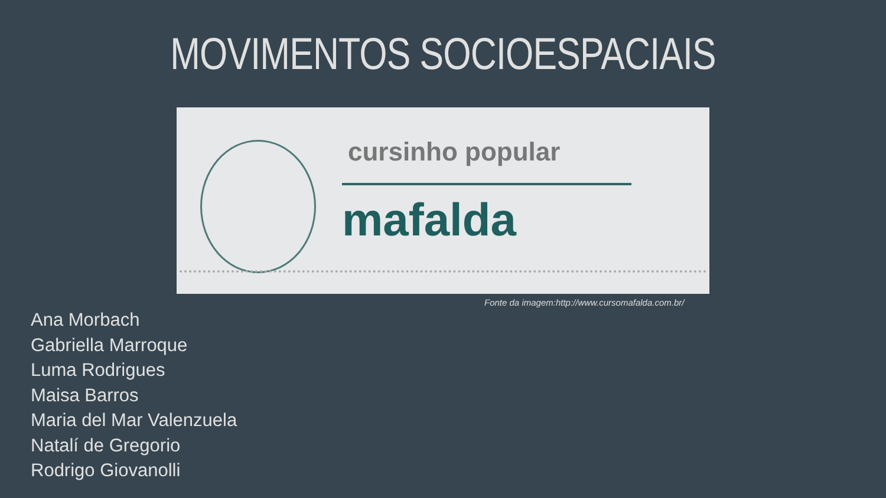MOVIMENTOS SOCIOESPACIAIS
cursinho popular
mafalda
Fonte da imagem:http://www.cursomafalda.com.br/
Ana Morbach
Gabriella Marroque
Luma Rodrigues
Maisa Barros
Maria del Mar Valenzuela
Natalí de Gregorio
Rodrigo Giovanolli